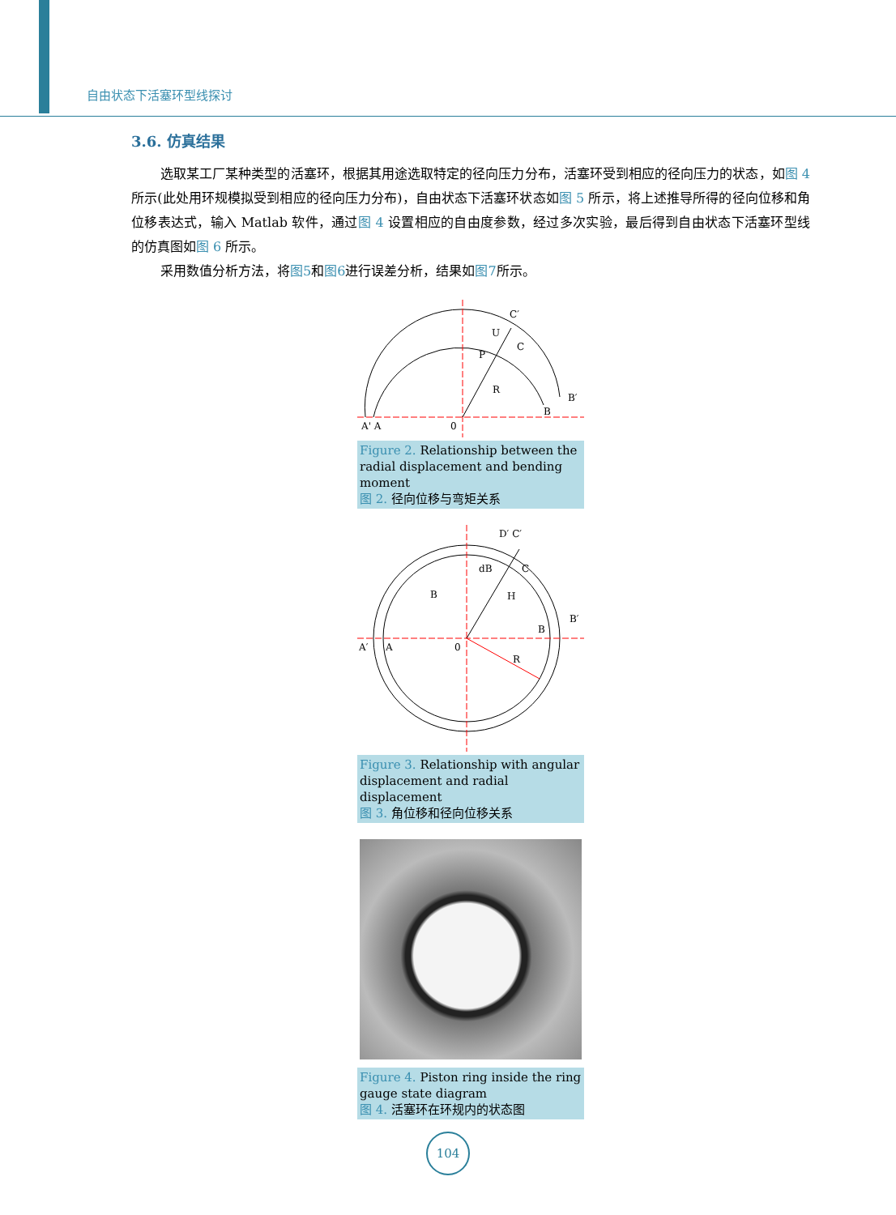自由状态下活塞环型线探讨
3.6. 仿真结果
选取某工厂某种类型的活塞环，根据其用途选取特定的径向压力分布，活塞环受到相应的径向压力的状态，如图 4 所示(此处用环规模拟受到相应的径向压力分布)，自由状态下活塞环状态如图 5 所示，将上述推导所得的径向位移和角位移表达式，输入 Matlab 软件，通过图 4 设置相应的自由度参数，经过多次实验，最后得到自由状态下活塞环型线的仿真图如图 6 所示。
采用数值分析方法，将图5和图6进行误差分析，结果如图7所示。
A' A
0
C′
U
C
P
R
B
B′
Figure 2. Relationship between the radial displacement and bending moment
图 2. 径向位移与弯矩关系
A′
A
0
B
dB
D′ C′
C
H
B
B′
R
Figure 3. Relationship with angular displacement and radial displacement
图 3. 角位移和径向位移关系
Figure 4. Piston ring inside the ring gauge state diagram
图 4. 活塞环在环规内的状态图
104